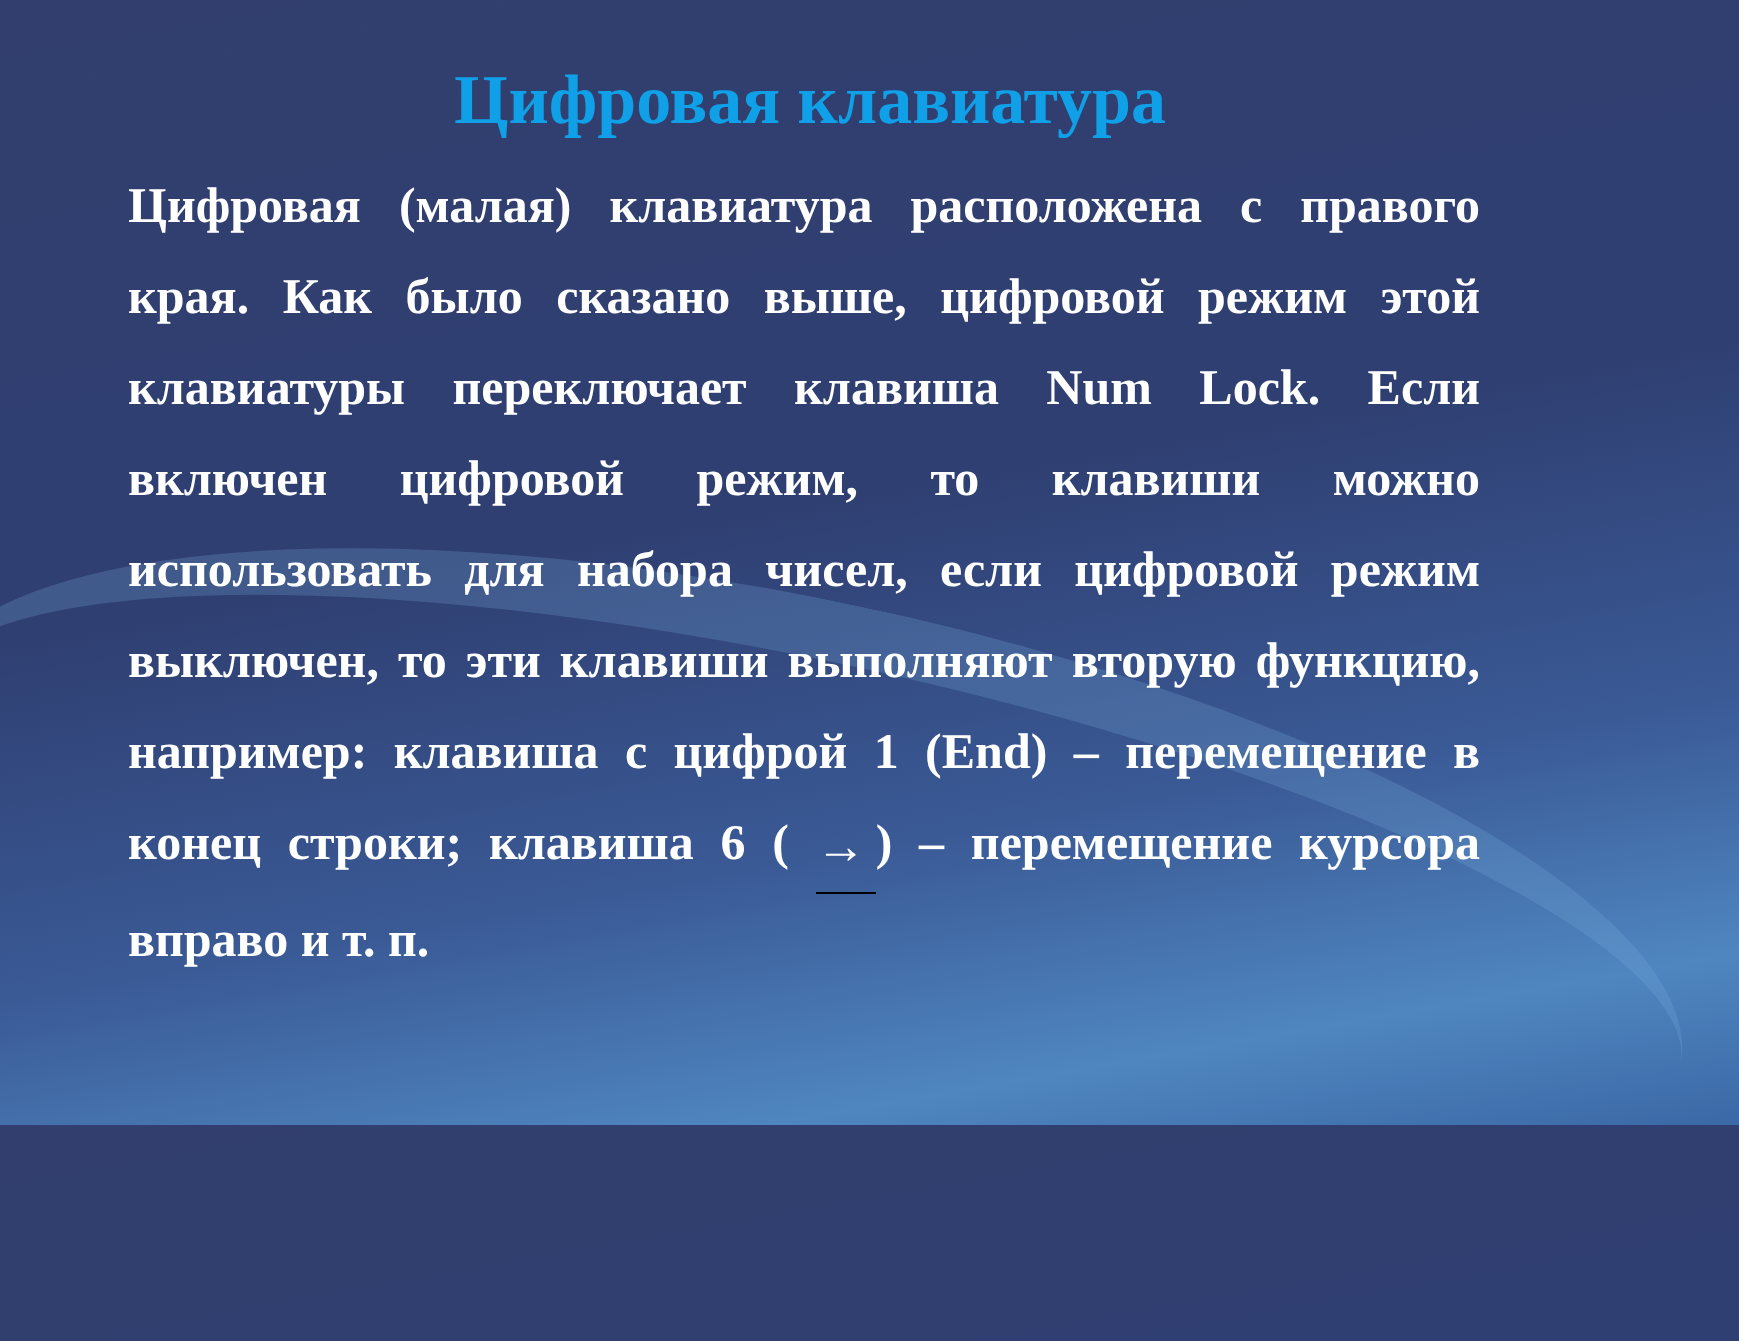Цифровая клавиатура
Цифровая (малая) клавиатура расположена с правого края. Как было сказано выше, цифровой режим этой клавиатуры переключает клавиша Num Lock. Если включен цифровой режим, то клавиши можно использовать для набора чисел, если цифровой режим выключен, то эти клавиши выполняют вторую функцию, например: клавиша с цифрой 1 (End) – перемещение в конец строки; клавиша 6 ( →) – перемещение курсора вправо и т. п.